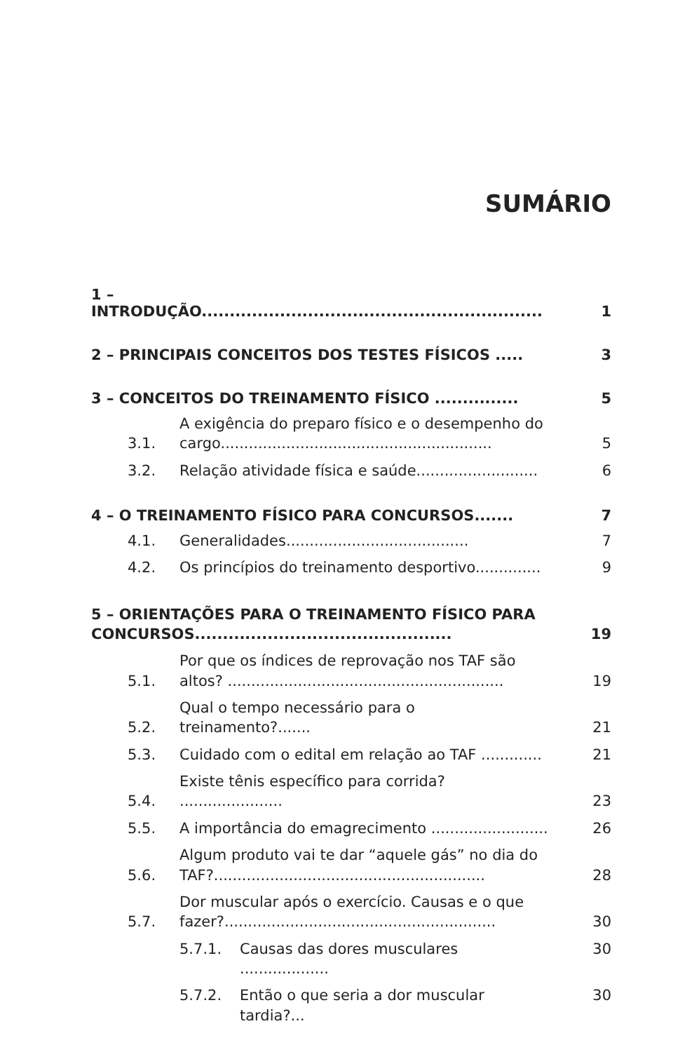SUMÁRIO
1 – INTRODUÇÃO............................................................. 1
2 – PRINCIPAIS CONCEITOS DOS TESTES FÍSICOS ..... 3
3 – CONCEITOS DO TREINAMENTO FÍSICO ............... 5
3.1. A exigência do preparo físico e o desempenho do cargo.......................................................... 5
3.2. Relação atividade física e saúde.......................... 6
4 – O TREINAMENTO FÍSICO PARA CONCURSOS....... 7
4.1. Generalidades....................................... 7
4.2. Os princípios do treinamento desportivo.............. 9
5 – ORIENTAÇÕES PARA O TREINAMENTO FÍSICO PARA CONCURSOS.............................................. 19
5.1. Por que os índices de reprovação nos TAF são altos? ........................................................... 19
5.2. Qual o tempo necessário para o treinamento?....... 21
5.3. Cuidado com o edital em relação ao TAF ............. 21
5.4. Existe tênis específico para corrida? ...................... 23
5.5. A importância do emagrecimento ......................... 26
5.6. Algum produto vai te dar “aquele gás” no dia do TAF?.......................................................... 28
5.7. Dor muscular após o exercício. Causas e o que fazer?.......................................................... 30
5.7.1. Causas das dores musculares ................... 30
5.7.2. Então o que seria a dor muscular tardia?... 30